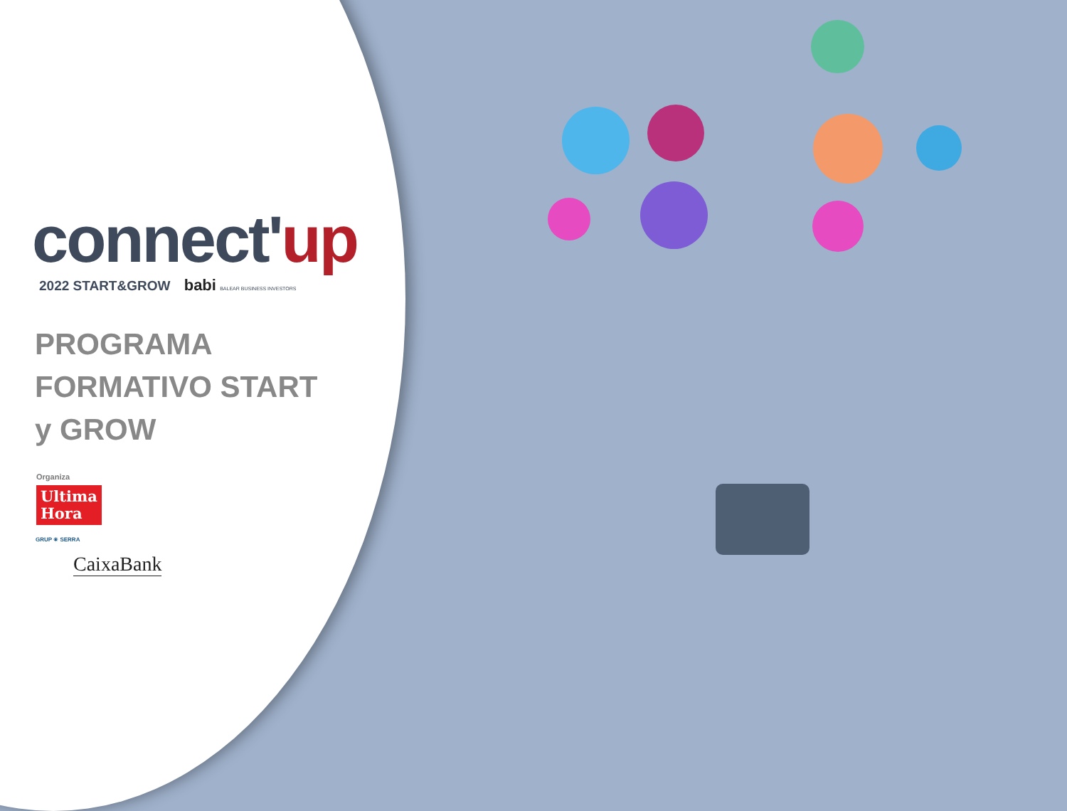connect'up
2022 START&GROW babi BALEAR BUSINESS INVESTORS
PROGRAMA
FORMATIVO START
y GROW
Organiza
Ultima
Hora
GRUP ✳ SERRA
CaixaBank